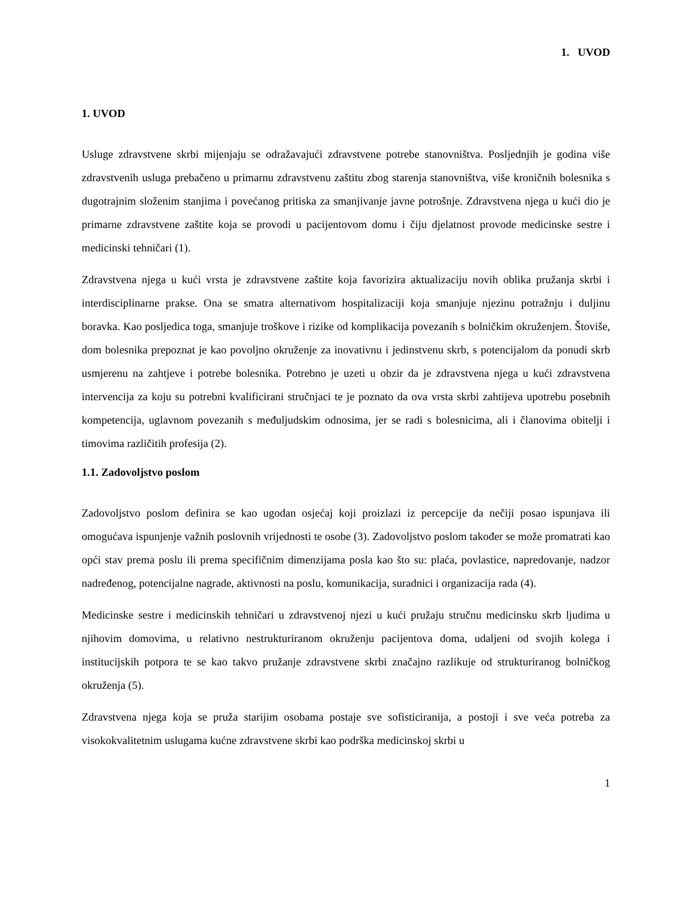1. UVOD
1. UVOD
Usluge zdravstvene skrbi mijenjaju se odražavajući zdravstvene potrebe stanovništva. Posljednjih je godina više zdravstvenih usluga prebačeno u primarnu zdravstvenu zaštitu zbog starenja stanovništva, više kroničnih bolesnika s dugotrajnim složenim stanjima i povećanog pritiska za smanjivanje javne potrošnje. Zdravstvena njega u kući dio je primarne zdravstvene zaštite koja se provodi u pacijentovom domu i čiju djelatnost provode medicinske sestre i medicinski tehničari (1).
Zdravstvena njega u kući vrsta je zdravstvene zaštite koja favorizira aktualizaciju novih oblika pružanja skrbi i interdisciplinarne prakse. Ona se smatra alternativom hospitalizaciji koja smanjuje njezinu potražnju i duljinu boravka. Kao posljedica toga, smanjuje troškove i rizike od komplikacija povezanih s bolničkim okruženjem. Štoviše, dom bolesnika prepoznat je kao povoljno okruženje za inovativnu i jedinstvenu skrb, s potencijalom da ponudi skrb usmjerenu na zahtjeve i potrebe bolesnika. Potrebno je uzeti u obzir da je zdravstvena njega u kući zdravstvena intervencija za koju su potrebni kvalificirani stručnjaci te je poznato da ova vrsta skrbi zahtijeva upotrebu posebnih kompetencija, uglavnom povezanih s međuljudskim odnosima, jer se radi s bolesnicima, ali i članovima obitelji i timovima različitih profesija (2).
1.1. Zadovoljstvo poslom
Zadovoljstvo poslom definira se kao ugodan osjećaj koji proizlazi iz percepcije da nečiji posao ispunjava ili omogućava ispunjenje važnih poslovnih vrijednosti te osobe (3). Zadovoljstvo poslom također se može promatrati kao opći stav prema poslu ili prema specifičnim dimenzijama posla kao što su: plaća, povlastice, napredovanje, nadzor nadređenog, potencijalne nagrade, aktivnosti na poslu, komunikacija, suradnici i organizacija rada (4).
Medicinske sestre i medicinskih tehničari u zdravstvenoj njezi u kući pružaju stručnu medicinsku skrb ljudima u njihovim domovima, u relativno nestrukturiranom okruženju pacijentova doma, udaljeni od svojih kolega i institucijskih potpora te se kao takvo pružanje zdravstvene skrbi značajno razlikuje od strukturiranog bolničkog okruženja (5).
Zdravstvena njega koja se pruža starijim osobama postaje sve sofisticiranija, a postoji i sve veća potreba za visokokvalitetnim uslugama kućne zdravstvene skrbi kao podrška medicinskoj skrbi u
1